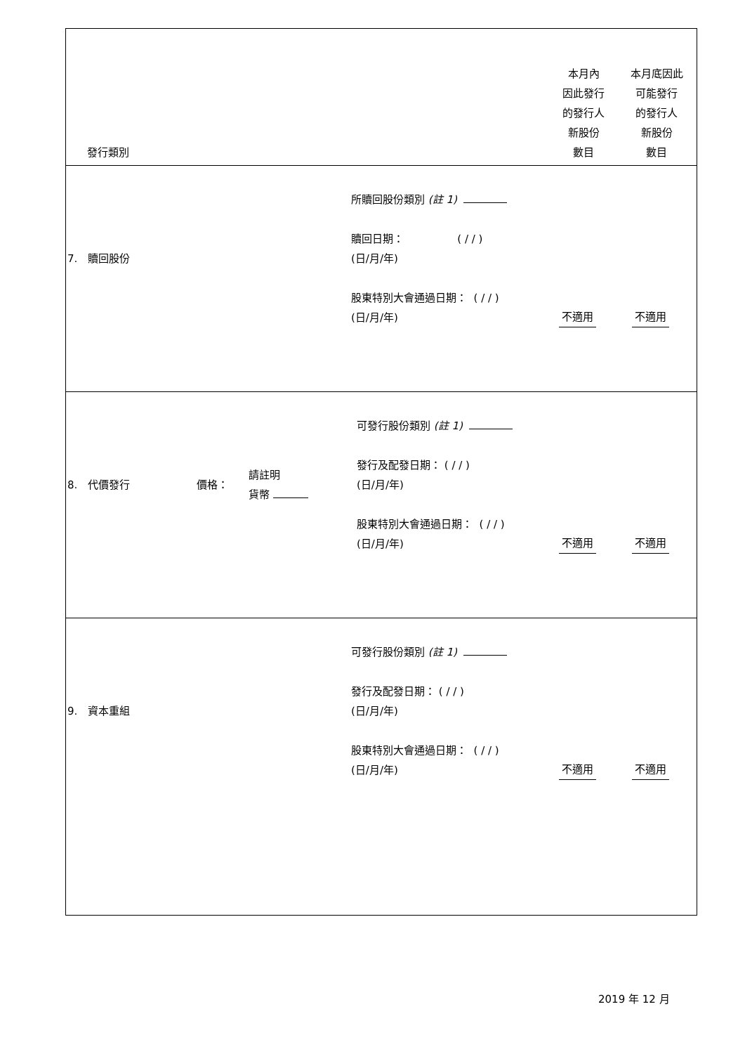| / 發行類別 / 本月內 因此發行 的發行人 新股份 數目 / 本月底因此 可能發行 的發行人 新股份 數目 / |
| / 7. 贖回股份 / 所贖回股份類別 (註 1) 贖回日期： ( / / ) (日/月/年) 股東特別大會通過日期： ( / / ) (日/月/年) / 不適用 / 不適用 / |
| / 8. 代價發行 / 價格： / 請註明 貨幣 / 可發行股份類別 (註 1) 發行及配發日期： ( / / ) (日/月/年) 股東特別大會通過日期： ( / / ) (日/月/年) / 不適用 / 不適用 / |
| / 9. 資本重組 / 可發行股份類別 (註 1) 發行及配發日期： ( / / ) (日/月/年) 股東特別大會通過日期： ( / / ) (日/月/年) / 不適用 / 不適用 / |
2019 年 12 月